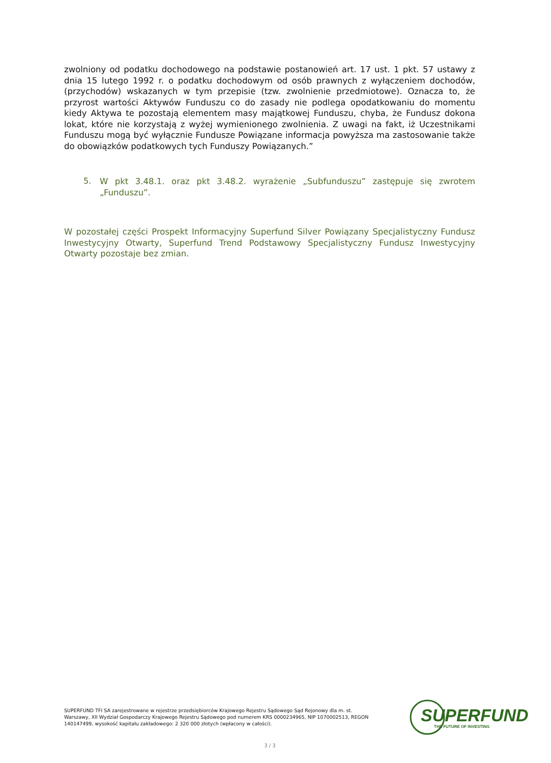zwolniony od podatku dochodowego na podstawie postanowień art. 17 ust. 1 pkt. 57 ustawy z dnia 15 lutego 1992 r. o podatku dochodowym od osób prawnych z wyłączeniem dochodów, (przychodów) wskazanych w tym przepisie (tzw. zwolnienie przedmiotowe). Oznacza to, że przyrost wartości Aktywów Funduszu co do zasady nie podlega opodatkowaniu do momentu kiedy Aktywa te pozostają elementem masy majątkowej Funduszu, chyba, że Fundusz dokona lokat, które nie korzystają z wyżej wymienionego zwolnienia. Z uwagi na fakt, iż Uczestnikami Funduszu mogą być wyłącznie Fundusze Powiązane informacja powyższa ma zastosowanie także do obowiązków podatkowych tych Funduszy Powiązanych.”
5.
W pkt 3.48.1. oraz pkt 3.48.2. wyrażenie „Subfunduszu” zastępuje się zwrotem „Funduszu”.
W pozostałej części Prospekt Informacyjny Superfund Silver Powiązany Specjalistyczny Fundusz Inwestycyjny Otwarty, Superfund Trend Podstawowy Specjalistyczny Fundusz Inwestycyjny Otwarty pozostaje bez zmian.
SUPERFUND TFI SA zarejestrowane w rejestrze przedsiębiorców Krajowego Rejestru Sądowego Sąd Rejonowy dla m. st. Warszawy, XII Wydział Gospodarczy Krajowego Rejestru Sądowego pod numerem KRS 0000234965, NIP 1070002513, REGON 140147499, wysokość kapitału zakładowego: 2 320 000 złotych (wpłacony w całości).
SUPERFUND
THE FUTURE OF INVESTING
3 / 3